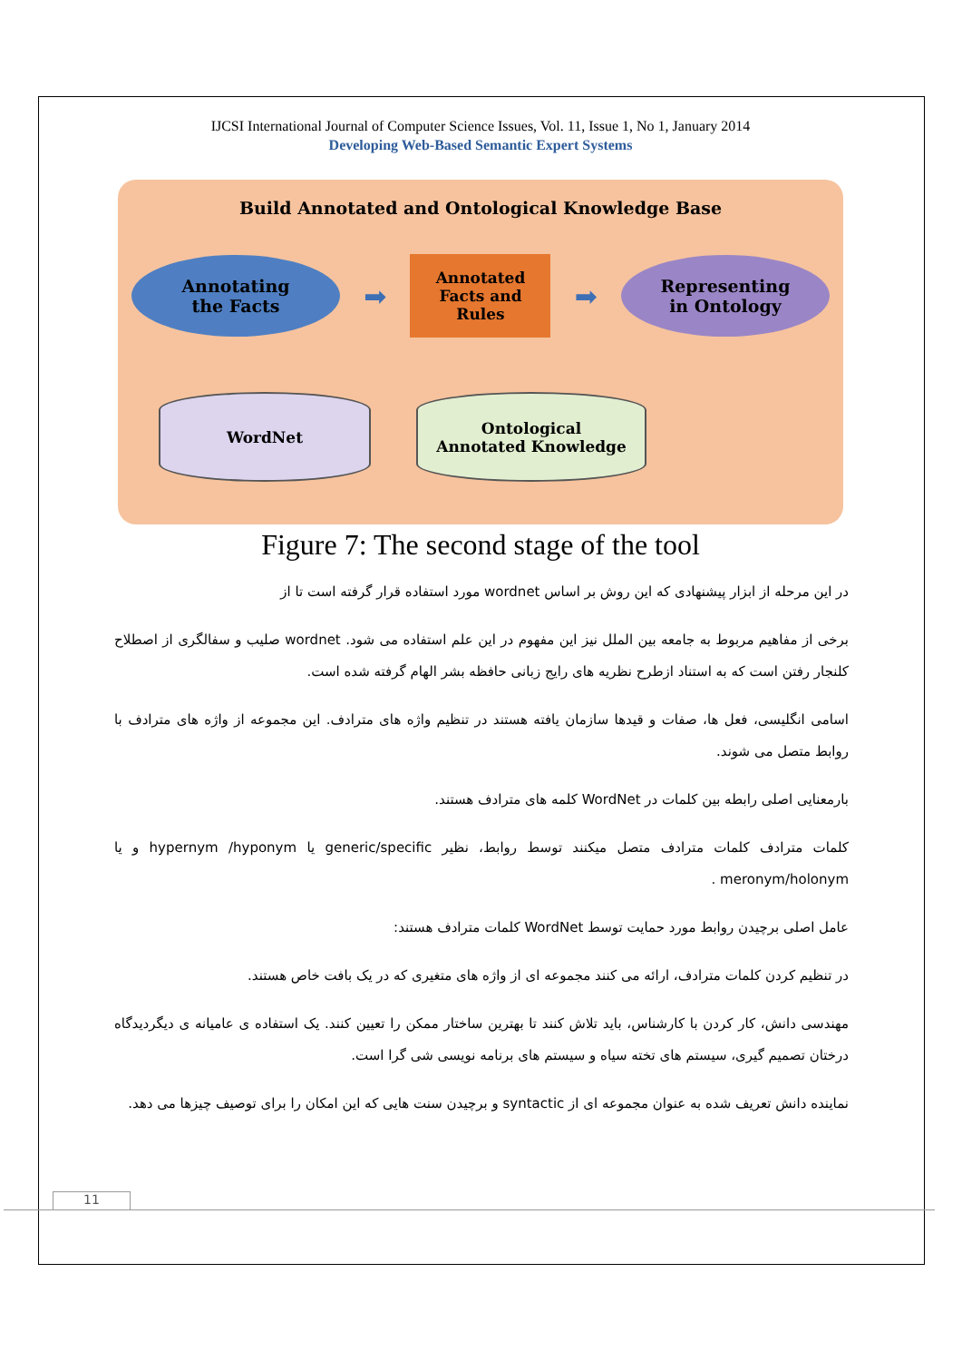IJCSI International Journal of Computer Science Issues, Vol. 11, Issue 1, No 1, January 2014
Developing Web-Based Semantic Expert Systems
Build Annotated and Ontological Knowledge Base
Annotating
the Facts
➡
Annotated
Facts and
Rules
➡
Representing
in Ontology
WordNet Ontological
Annotated Knowledge
Figure 7: The second stage of the tool
در این مرحله از ابزار پیشنهادی که این روش بر اساس wordnet مورد استفاده قرار گرفته است تا از
برخی از مفاهیم مربوط به جامعه بین الملل نیز این مفهوم در این علم استفاده می شود. wordnet صلیب و سفالگری از اصطلاح کلنجار رفتن است که به استناد ازطرح نظریه های رایج زبانی حافظه بشر الهام گرفته شده است.
اسامی انگلیسی، فعل ها، صفات و قیدها سازمان یافته هستند در تنظیم واژه های مترادف. این مجموعه از واژه های مترادف با روابط متصل می شوند.
بارمعنایی اصلی رابطه بین کلمات در WordNet کلمه های مترادف هستند.
کلمات مترادف کلمات مترادف متصل میکنند توسط روابط، نظیر generic/specific یا hypernym /hyponym و یا meronym/holonym .
عامل اصلی برچیدن روابط مورد حمایت توسط WordNet کلمات مترادف هستند:
در تنظیم کردن کلمات مترادف، ارائه می کنند مجموعه ای از واژه های متغیری که در یک بافت خاص هستند.
مهندسی دانش، کار کردن با کارشناس، باید تلاش کنند تا بهترین ساختار ممکن را تعیین کنند. یک استفاده ی عامیانه ی دیگردیدگاه درختان تصمیم گیری، سیستم های تخته سیاه و سیستم های برنامه نویسی شی گرا است.
نماینده دانش تعریف شده به عنوان مجموعه ای از syntactic و برچیدن سنت هایی که این امکان را برای توصیف چیزها می دهد.
11